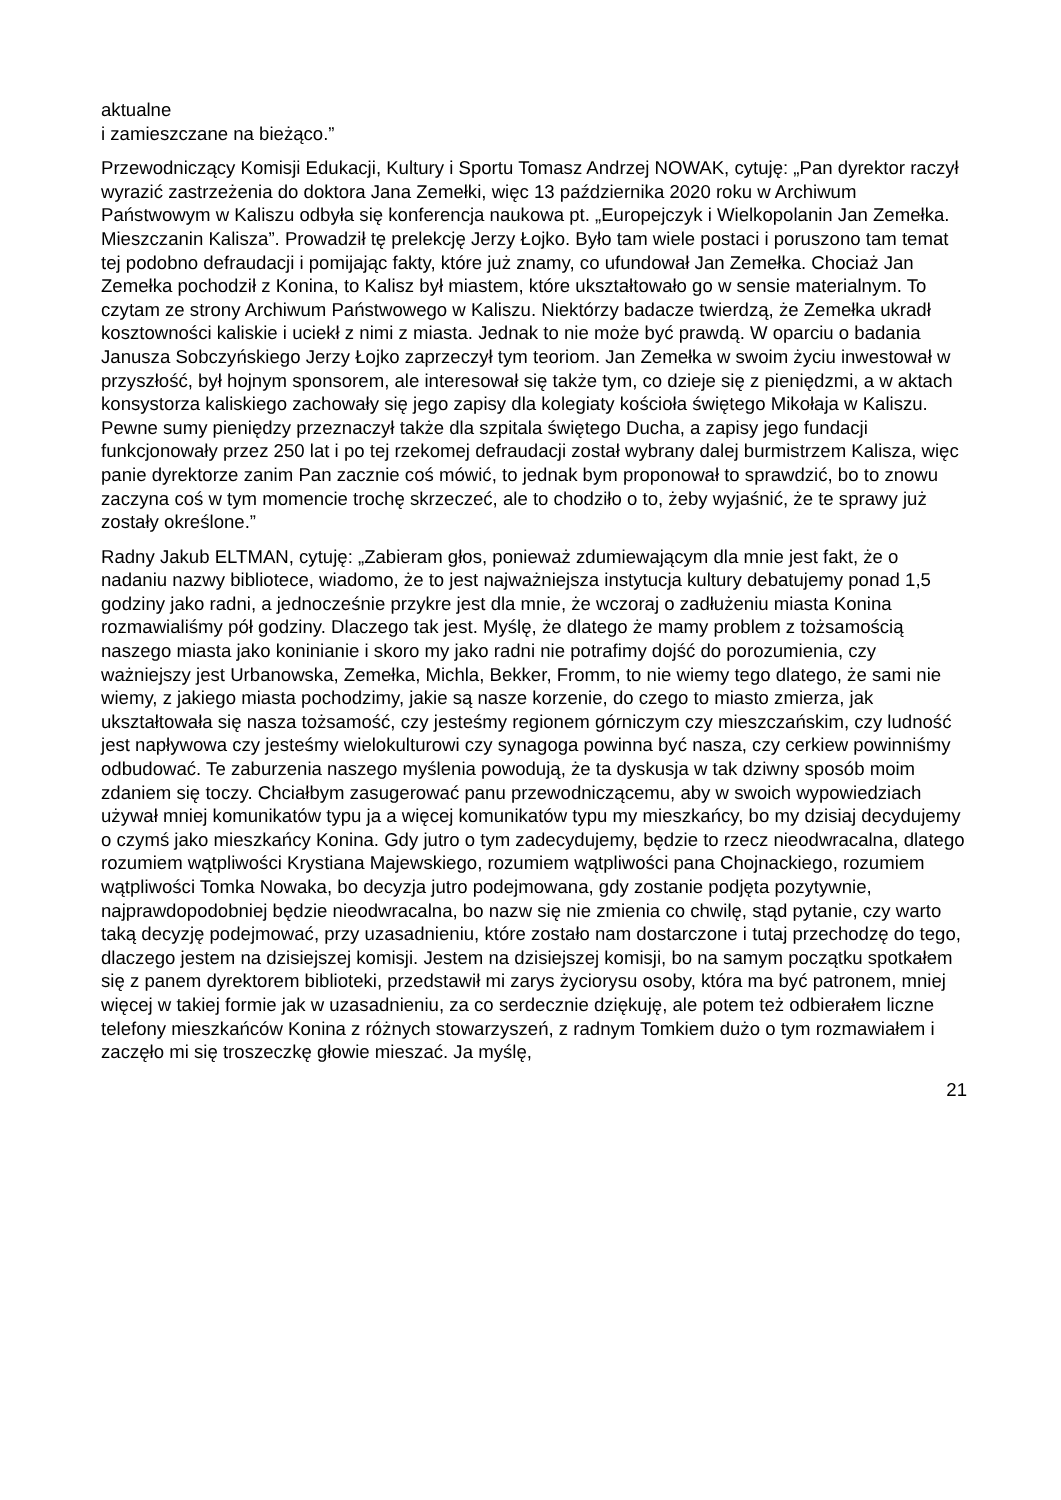aktualne
i zamieszczane na bieżąco.”
Przewodniczący Komisji Edukacji, Kultury i Sportu Tomasz Andrzej NOWAK, cytuję: „Pan dyrektor raczył wyrazić zastrzeżenia do doktora Jana Zemełki, więc 13 października 2020 roku w Archiwum Państwowym w Kaliszu odbyła się konferencja naukowa pt. „Europejczyk i Wielkopolanin Jan Zemełka. Mieszczanin Kalisza”. Prowadził tę prelekcję Jerzy Łojko. Było tam wiele postaci i poruszono tam temat tej podobno defraudacji i pomijając fakty, które już znamy, co ufundował Jan Zemełka. Chociaż Jan Zemełka pochodził z Konina, to Kalisz był miastem, które ukształtowało go w sensie materialnym. To czytam ze strony Archiwum Państwowego w Kaliszu. Niektórzy badacze twierdzą, że Zemełka ukradł kosztowności kaliskie i uciekł z nimi z miasta. Jednak to nie może być prawdą. W oparciu o badania Janusza Sobczyńskiego Jerzy Łojko zaprzeczył tym teoriom. Jan Zemełka w swoim życiu inwestował w przyszłość, był hojnym sponsorem, ale interesował się także tym, co dzieje się z pieniędzmi, a w aktach konsystorza kaliskiego zachowały się jego zapisy dla kolegiaty kościoła świętego Mikołaja w Kaliszu. Pewne sumy pieniędzy przeznaczył także dla szpitala świętego Ducha, a zapisy jego fundacji funkcjonowały przez 250 lat i po tej rzekomej defraudacji został wybrany dalej burmistrzem Kalisza, więc panie dyrektorze zanim Pan zacznie coś mówić, to jednak bym proponował to sprawdzić, bo to znowu zaczyna coś w tym momencie trochę skrzeczeć, ale to chodziło o to, żeby wyjaśnić, że te sprawy już zostały określone.”
Radny Jakub ELTMAN, cytuję: „Zabieram głos, ponieważ zdumiewającym dla mnie jest fakt, że o nadaniu nazwy bibliotece, wiadomo, że to jest najważniejsza instytucja kultury debatujemy ponad 1,5 godziny jako radni, a jednocześnie przykre jest dla mnie, że wczoraj o zadłużeniu miasta Konina rozmawialiśmy pół godziny. Dlaczego tak jest. Myślę, że dlatego że mamy problem z tożsamością naszego miasta jako koninianie i skoro my jako radni nie potrafimy dojść do porozumienia, czy ważniejszy jest Urbanowska, Zemełka, Michla, Bekker, Fromm, to nie wiemy tego dlatego, że sami nie wiemy, z jakiego miasta pochodzimy, jakie są nasze korzenie, do czego to miasto zmierza, jak ukształtowała się nasza tożsamość, czy jesteśmy regionem górniczym czy mieszczańskim, czy ludność jest napływowa czy jesteśmy wielokulturowi czy synagoga powinna być nasza, czy cerkiew powinniśmy odbudować. Te zaburzenia naszego myślenia powodują, że ta dyskusja w tak dziwny sposób moim zdaniem się toczy. Chciałbym zasugerować panu przewodniczącemu, aby w swoich wypowiedziach używał mniej komunikatów typu ja a więcej komunikatów typu my mieszkańcy, bo my dzisiaj decydujemy o czymś jako mieszkańcy Konina. Gdy jutro o tym zadecydujemy, będzie to rzecz nieodwracalna, dlatego rozumiem wątpliwości Krystiana Majewskiego, rozumiem wątpliwości pana Chojnackiego, rozumiem wątpliwości Tomka Nowaka, bo decyzja jutro podejmowana, gdy zostanie podjęta pozytywnie, najprawdopodobniej będzie nieodwracalna, bo nazw się nie zmienia co chwilę, stąd pytanie, czy warto taką decyzję podejmować, przy uzasadnieniu, które zostało nam dostarczone i tutaj przechodzę do tego, dlaczego jestem na dzisiejszej komisji. Jestem na dzisiejszej komisji, bo na samym początku spotkałem się z panem dyrektorem biblioteki, przedstawił mi zarys życiorysu osoby, która ma być patronem, mniej więcej w takiej formie jak w uzasadnieniu, za co serdecznie dziękuję, ale potem też odbierałem liczne telefony mieszkańców Konina z różnych stowarzyszeń, z radnym Tomkiem dużo o tym rozmawiałem i zaczęło mi się troszeczkę głowie mieszać. Ja myślę,
21